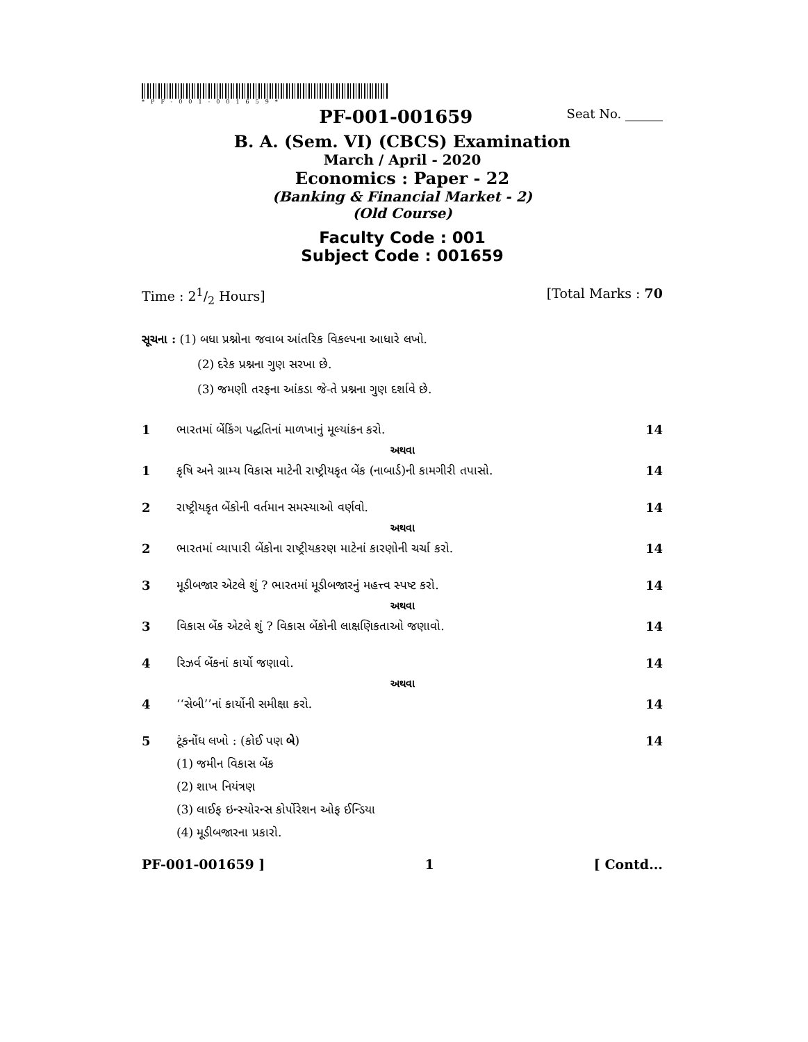*PF-001-001659*
PF-001-001659 Seat No. ______
B. A. (Sem. VI) (CBCS) Examination
March / April - 2020
Economics : Paper - 22
(Banking & Financial Market - 2)
(Old Course)
Faculty Code : 001
Subject Code : 001659
Time : 21/2 Hours] [Total Marks : 70
સૂચના : (1) બધા પ્રશ્નોના જવાબ આંતરિક વિકલ્પના આધારે લખો.
(2) દરેક પ્રશ્નના ગુણ સરખા છે.
(3) જમણી તરફના આંકડા જે-તે પ્રશ્નના ગુણ દર્શાવે છે.
1 ભારતમાં બેંકિંગ પદ્ધતિનાં માળખાનું મૂલ્યાંકન કરો. 14
અથવા
1 કૃષિ અને ગ્રામ્ય વિકાસ માટેની રાષ્ટ્રીયકૃત બેંક (નાબાર્ડ)ની કામગીરી તપાસો. 14
2 રાષ્ટ્રીયકૃત બેંકોની વર્તમાન સમસ્યાઓ વર્ણવો. 14
અથવા
2 ભારતમાં વ્યાપારી બેંકોના રાષ્ટ્રીયકરણ માટેનાં કારણોની ચર્ચા કરો. 14
3 મૂડીબજાર એટલે શું ? ભારતમાં મૂડીબજારનું મહત્ત્વ સ્પષ્ટ કરો. 14
અથવા
3 વિકાસ બેંક એટલે શું ? વિકાસ બેંકોની લાક્ષણિકતાઓ જણાવો. 14
4 રિઝર્વ બેંકનાં કાર્યો જણાવો. 14
અથવા
4 ‘‘સેબી’’નાં કાર્યોની સમીક્ષા કરો. 14
5 ટૂંકનોંધ લખો : (કોઈ પણ બે) 14
(1) જમીન વિકાસ બેંક
(2) શાખ નિયંત્રણ
(3) લાઈફ ઇન્સ્યોરન્સ કોર્પોરેશન ઓફ ઈન્ડિયા
(4) મૂડીબજારના પ્રકારો.
PF-001-001659 ] 1 [ Contd...